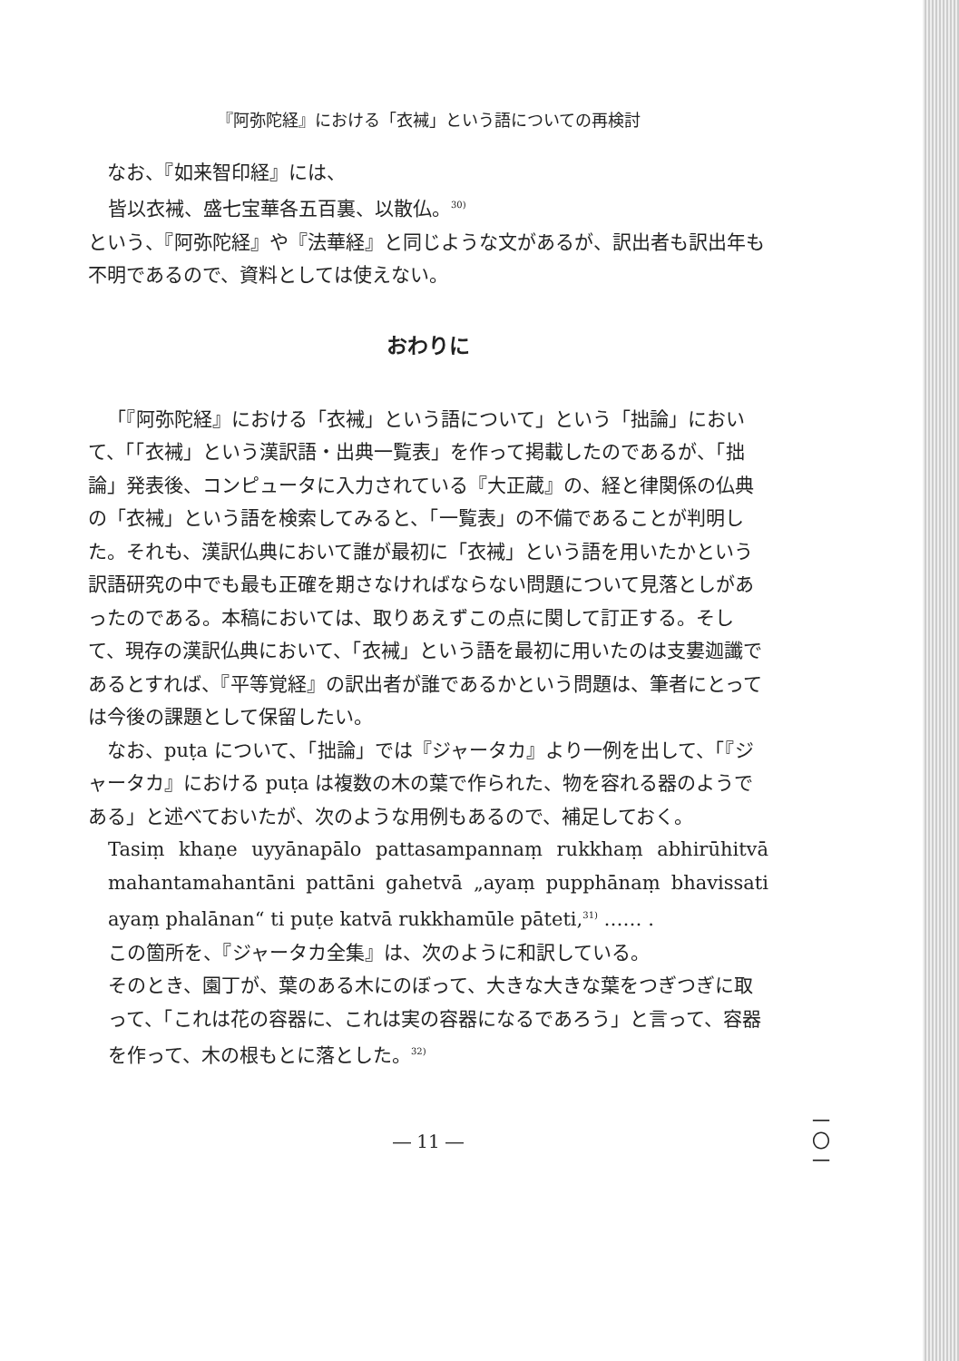『阿弥陀経』における「衣裓」という語についての再検討
なお、『如来智印経』には、
皆以衣裓、盛七宝華各五百裏、以散仏。<sup>30)</sup>
という、『阿弥陀経』や『法華経』と同じような文があるが、訳出者も訳出年も不明であるので、資料としては使えない。
おわりに
「『阿弥陀経』における「衣裓」という語について」という「拙論」において、「「衣裓」という漢訳語・出典一覧表」を作って掲載したのであるが、「拙論」発表後、コンピュータに入力されている『大正蔵』の、経と律関係の仏典の「衣裓」という語を検索してみると、「一覧表」の不備であることが判明した。それも、漢訳仏典において誰が最初に「衣裓」という語を用いたかという訳語研究の中でも最も正確を期さなければならない問題について見落としがあったのである。本稿においては、取りあえずこの点に関して訂正する。そして、現存の漢訳仏典において、「衣裓」という語を最初に用いたのは支婁迦讖であるとすれば、『平等覚経』の訳出者が誰であるかという問題は、筆者にとっては今後の課題として保留したい。
なお、puṭa について、「拙論」では『ジャータカ』より一例を出して、「『ジャータカ』における puṭa は複数の木の葉で作られた、物を容れる器のようである」と述べておいたが、次のような用例もあるので、補足しておく。
Tasiṃ khaṇe uyyānapālo pattasampannaṃ rukkhaṃ abhirūhitvā mahantamahantāni pattāni gahetvā „ayaṃ pupphānaṃ bhavissati ayaṃ phalānan“ ti puṭe katvā rukkhamūle pāteti,<sup>31)</sup> …… .
この箇所を、『ジャータカ全集』は、次のように和訳している。
そのとき、園丁が、葉のある木にのぼって、大きな大きな葉をつぎつぎに取って、「これは花の容器に、これは実の容器になるであろう」と言って、容器を作って、木の根もとに落とした。<sup>32)</sup>
― 11 ―
一〇一